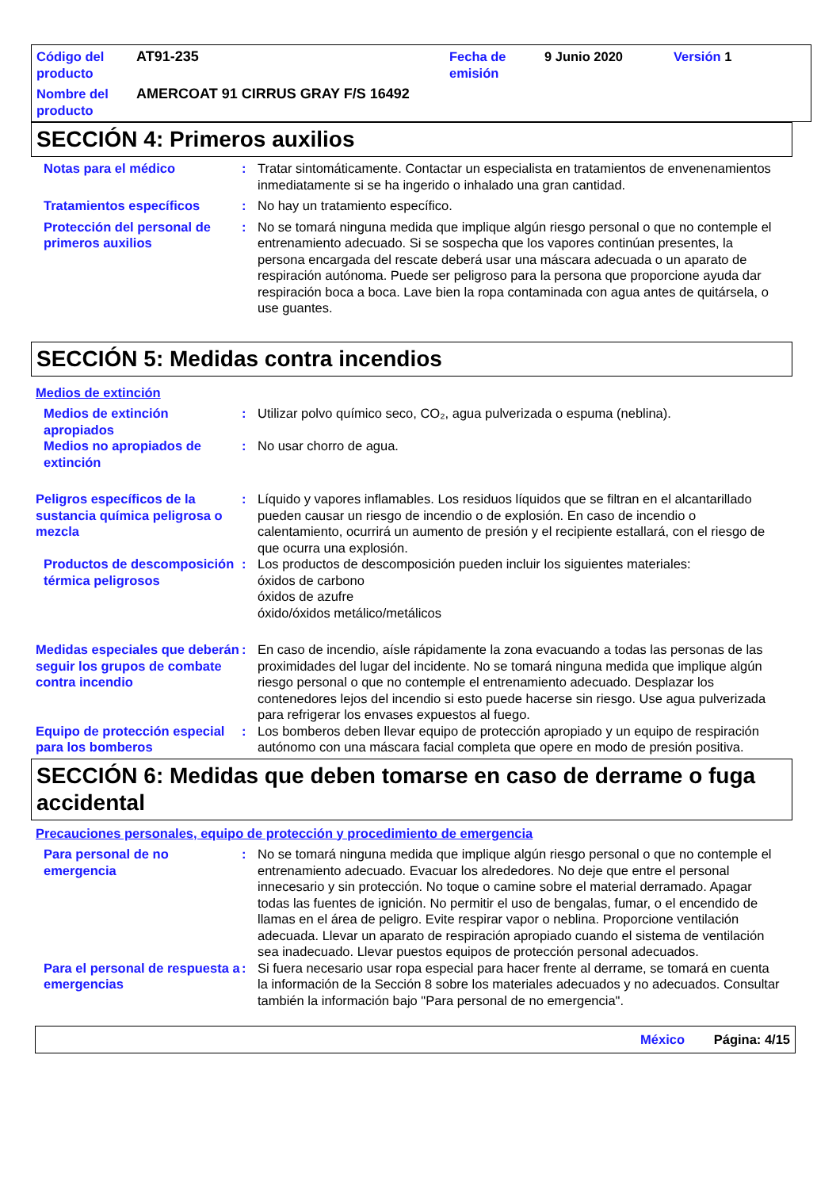Código del producto
AT91-235
Fecha de emisión
9 Junio 2020
Versión 1
Nombre del producto
AMERCOAT 91 CIRRUS GRAY F/S 16492
SECCIÓN 4: Primeros auxilios
Notas para el médico
:
Tratar sintomáticamente. Contactar un especialista en tratamientos de envenenamientos inmediatamente si se ha ingerido o inhalado una gran cantidad.
Tratamientos específicos
:
No hay un tratamiento específico.
Protección del personal de primeros auxilios
:
No se tomará ninguna medida que implique algún riesgo personal o que no contemple el entrenamiento adecuado. Si se sospecha que los vapores continúan presentes, la persona encargada del rescate deberá usar una máscara adecuada o un aparato de respiración autónoma. Puede ser peligroso para la persona que proporcione ayuda dar respiración boca a boca. Lave bien la ropa contaminada con agua antes de quitársela, o use guantes.
SECCIÓN 5: Medidas contra incendios
Medios de extinción
Medios de extinción apropiados
:
Utilizar polvo químico seco, CO₂, agua pulverizada o espuma (neblina).
Medios no apropiados de extinción
:
No usar chorro de agua.
Peligros específicos de la sustancia química peligrosa o mezcla
:
Líquido y vapores inflamables. Los residuos líquidos que se filtran en el alcantarillado pueden causar un riesgo de incendio o de explosión. En caso de incendio o calentamiento, ocurrirá un aumento de presión y el recipiente estallará, con el riesgo de que ocurra una explosión.
Productos de descomposición térmica peligrosos
:
Los productos de descomposición pueden incluir los siguientes materiales:
óxidos de carbono
óxidos de azufre
óxido/óxidos metálico/metálicos
Medidas especiales que deberán seguir los grupos de combate contra incendio
:
En caso de incendio, aísle rápidamente la zona evacuando a todas las personas de las proximidades del lugar del incidente. No se tomará ninguna medida que implique algún riesgo personal o que no contemple el entrenamiento adecuado. Desplazar los contenedores lejos del incendio si esto puede hacerse sin riesgo. Use agua pulverizada para refrigerar los envases expuestos al fuego.
Equipo de protección especial para los bomberos
:
Los bomberos deben llevar equipo de protección apropiado y un equipo de respiración autónomo con una máscara facial completa que opere en modo de presión positiva.
SECCIÓN 6: Medidas que deben tomarse en caso de derrame o fuga accidental
Precauciones personales, equipo de protección y procedimiento de emergencia
Para personal de no emergencia
:
No se tomará ninguna medida que implique algún riesgo personal o que no contemple el entrenamiento adecuado. Evacuar los alrededores. No deje que entre el personal innecesario y sin protección. No toque o camine sobre el material derramado. Apagar todas las fuentes de ignición. No permitir el uso de bengalas, fumar, o el encendido de llamas en el área de peligro. Evite respirar vapor o neblina. Proporcione ventilación adecuada. Llevar un aparato de respiración apropiado cuando el sistema de ventilación sea inadecuado. Llevar puestos equipos de protección personal adecuados.
Para el personal de respuesta a emergencias
:
Si fuera necesario usar ropa especial para hacer frente al derrame, se tomará en cuenta la información de la Sección 8 sobre los materiales adecuados y no adecuados. Consultar también la información bajo "Para personal de no emergencia".
México Página: 4/15